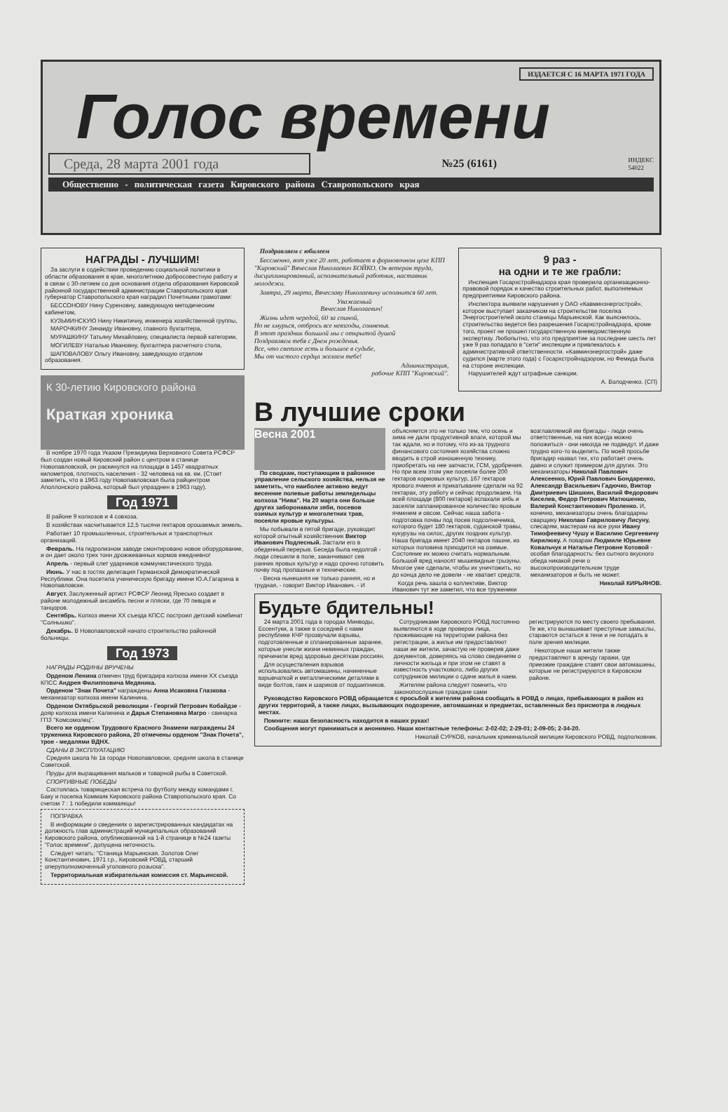ИЗДАЕТСЯ С 16 МАРТА 1971 ГОДА
Голос времени
Среда, 28 марта 2001 года №25 (6161) ИНДЕКС
54022
Общественно - политическая газета Кировского района Ставропольского края
НАГРАДЫ - ЛУЧШИМ!
За заслуги в содействии проведению социальной политики в области образования в крае, многолетнюю добросовестную работу и в связи с 30-летием со дня основания отдела образования Кировской районной государственной администрации Ставропольского края губернатор Ставропольского края наградил Почетными грамотами:
БЕССОНОВУ Нину Суреновну, заведующую методическим кабинетом,
КУЗЬМИНСКУЮ Нину Никитичну, инженера хозяйственной группы,
МАРОЧКИНУ Зинаиду Ивановну, главного бухгалтера,
МУРАШКИНУ Татьяну Михайловну, специалиста первой категории,
МОГИЛЕВУ Наталью Ивановну, бухгалтера расчетного стола,
ШАПОВАЛОВУ Ольгу Ивановну, заведующую отделом образования.
К 30-летию Кировского района
Краткая хроника
В ноябре 1970 года Указом Президиума Верховного Совета РСФСР был создан новый Кировский район с центром в станице Новопавловской, он раскинулся на площади в 1457 квадратных километров, плотность населения - 32 человека на кв. км. (Стоит заметить, что в 1963 году Новопавловская была райцентром Аполлонского района, который был упразднен в 1963 году).
Год 1971
В районе 9 колхозов и 4 совхоза.
В хозяйствах насчитывается 12,5 тысячи гектаров орошаемых земель.
Работает 10 промышленных, строительных и транспортных организаций.
Февраль. На гидролизном заводе смонтировано новое оборудование, и он дает около трех тонн дрожжеванных кормов ежедневно!
Апрель - первый слет ударников коммунистического труда.
Июнь. У нас в гостях делегация Германской Демократической Республики. Она посетила ученическую бригаду имени Ю.А.Гагарина в Новопавловске.
Август. Заслуженный артист РСФСР Леонид Яресько создает в районе молодежный ансамбль песни и пляски, где 70 певцов и танцоров.
Сентябрь. Колхоз имени XX съезда КПСС построил детский комбинат "Солнышко".
Декабрь. В Новопавловской начато строительство районной больницы.
Год 1973
НАГРАДЫ РОДИНЫ ВРУЧЕНЫ
Орденом Ленина отмечен труд бригадира колхоза имени XX съезда КПСС Андрея Филипповича Медяника.
Орденом "Знак Почета" награждены Анна Исаковна Глазкова - механизатор колхоза имени Калинина.
Орденом Октябрьской революции - Георгий Петрович Кобайдзе - дояр колхоза имени Калинина и Дарья Степановна Магро - свинарка ГПЗ "Комсомолец".
Всего же орденом Трудового Красного Знамени награждены 24 труженика Кировского района, 20 отмечены орденом "Знак Почета", трое - медалями ВДНХ.
СДАНЫ В ЭКСПЛУАТАЦИЮ
Средняя школа № 1в городе Новопавловске, средняя школа в станице Советской.
Пруды для выращивания мальков и товарной рыбы в Советской.
СПОРТИВНЫЕ ПОБЕДЫ
Состоялась товарищеская встреча по футболу между командами г. Баку и поселка Коммаяк Кировского района Ставропольского края. Со счетом 7 : 1 победили коммаякцы!
ПОПРАВКА
В информации о сведениях о зарегистрированных кандидатах на должность глав администраций муниципальных образований Кировского района, опубликованной на 1-й странице в №24 газеты "Голос времени", допущена неточность.
Следует читать: "Станица Марьинская. Золотов Олег Константинович, 1971 г.р., Кировский РОВД, старший оперуполномоченный уголовного розыска".
Территориальная избирательная комиссия ст. Марьинской.
Поздравляем с юбилеем
Бессменно, вот уже 20 лет, работает в формовочном цехе КПП "Кировский" Вячеслав Николаевич БОЙКО. Он ветеран труда, дисциплинированный, исполнительный работник, наставник молодежи.
Завтра, 29 марта, Вячеславу Николаевичу исполнится 60 лет.
Уважаемый
Вячеслав Николаевич!
Жизнь идет чередой, 60 за спиной,
Но не хмурься, отбрось все невзгоды, сомненья.
В этот праздник большой мы с открытой душой
Поздравляем тебя с Днем рожденья.
Все, что светлое есть и большое в судьбе,
Мы от чистого сердца желаем тебе!
Администрация,
рабочие КПП "Кировский".
9 раз -
на одни и те же грабли:
Инспекция Госархстройнадзора края проверила организационно-правовой порядок и качество строительных работ, выполняемых предприятиями Кировского района.
Инспектора выявили нарушения у ОАО «Кавминэнергострой», которое выступает заказчиком на строительстве поселка Энергостроителей около станицы Марьинской. Как выяснилось, строительство ведется без разрешения Госархстройнадзора, кроме того, проект не прошел государственную вневедомственную экспертизу. Любопытно, что это предприятие за последние шесть лет уже 9 раз попадало в "сети" инспекции и привлекалось к административной ответственности. «Кавминэнергострой» даже судился (марте этого года) с Госархстройнадзором, но Фемида была на стороне инспекции.
Нарушителей ждут штрафные санкции.
А. Володченко. (СП)
В лучшие сроки
Весна 2001
По сводкам, поступающим в районное управление сельского хозяйства, нельзя не заметить, что наиболее активно ведут весенние полевые работы земледельцы колхоза "Нива". На 20 марта они больше других заборонавали зяби, посевов озимых культур и многолетних трав, посеяли яровые культуры.
Мы побывали в пятой бригаде, руководит которой опытный хозяйственник Виктор Иванович Подлесный. Застали его в обеденный перерыв. Беседа была недолгой - люди спешили в поле, заканчивают сев ранних яровых культур и надо срочно готовить почву под пропашные и технические.
- Весна нынешняя не только ранняя, но и трудная, - говорит Виктор Иванович. - И объясняется это не только тем, что осень и зима не дали продуктивной влаги, которой мы так ждали, но и потому, что из-за трудного финансового состояния хозяйства сложно вводить в строй изношенную технику, приобретать на нее запчасти, ГСМ, удобрения. Но при всем этом уже посеяли более 200 гектаров кормовых культур, 167 гектаров ярового ячменя и прикатывание сделали на 92 гектарах, эту работу и сейчас продолжаем. На всей площади (800 гектаров) вспахали зябь и засеяли запланированное количество яровым ячменем и овсом. Сейчас наша забота - подготовка почвы под посев подсолнечника, которого будет 180 гектаров, суданской травы, кукурузы на силос, других поздних культур. Наша бригада имеет 2040 гектаров пашни, из которых половина приходится на озимые. Состояние их можно считать нормальным. Большой вред наносят мышевидные грызуны. Многое уже сделали, чтобы их уничтожить, но до конца дело не довели - не хватает средств.
Когда речь зашла о коллективе, Виктор Иванович тут же заметил, что все труженики возглавляемой им бригады - люди очень ответственные, на них всегда можно положиться - они никогда не подведут. И даже трудно кого-то выделить. По моей просьбе бригадир назвал тех, кто работает очень давно и служит примером для других. Это механизаторы Николай Павлович Алексеенко, Юрий Павлович Бондаренко, Александр Васильевич Гадючко, Виктор Дмитриевич Шишкин, Василий Федорович Киселев, Федор Петрович Матюшенко, Валерий Константинович Проленко. И, конечно, механизаторы очень благодарны сварщику Николаю Гавриловичу Лисуну, слесарям, мастерам на все руки Ивану Тимофеевичу Чушу и Василию Сергеевичу Кирилюку. А поварам Людмиле Юрьевне Ковальчук и Наталье Петровне Котовой - особая благодарность: без сытного вкусного обеда никакой речи о высокопроизводительном труде механизаторов и быть не может.
Николай КИРЬЯНОВ.
Будьте бдительны!
24 марта 2001 года в городах Минводы, Ессентуки, а также в соседней с нами республике КЧР прозвучали взрывы, подготовленные и спланированные заранее, которые унесли жизни невинных граждан, причинили вред здоровью десяткам россиян.
Для осуществления взрывов использовались автомашины, начиненные взрывчаткой и металлическими деталями в виде болтов, гаек и шариков от подшипников.
Сотрудниками Кировского РОВД постоянно выявляются в ходе проверок лица, проживающие на территории района без регистрации, а жилье им предоставляют наши же жители, зачастую не проверив даже документов, доверяясь на слово сведениям о личности жильца и при этом не ставят в известность участкового, либо других сотрудников милиции о сдаче жилья в наем.
Жителям района следует помнить, что законопослушные граждане сами регистрируются по месту своего пребывания. Те же, кто вынашивает преступные замыслы, стараются остаться в тени и не попадать в поле зрения милиции.
Некоторые наши жители также предоставляют в аренду гаражи, где приезжие граждане ставят свои автомашины, которые не регистрируются в Кировском районе.
Руководство Кировского РОВД обращается с просьбой к жителям района сообщать в РОВД о лицах, прибывающих в район из других территорий, а также лицах, вызывающих подозрение, автомашинах и предметах, оставленных без присмотра в людных местах.
Помните: наша безопасность находится в наших руках!
Сообщения могут приниматься и анонимно. Наши контактные телефоны: 2-02-02; 2-29-01; 2-09-05; 2-34-20.
Николай СУРКОВ, начальник криминальной милиции Кировского РОВД, подполковник.